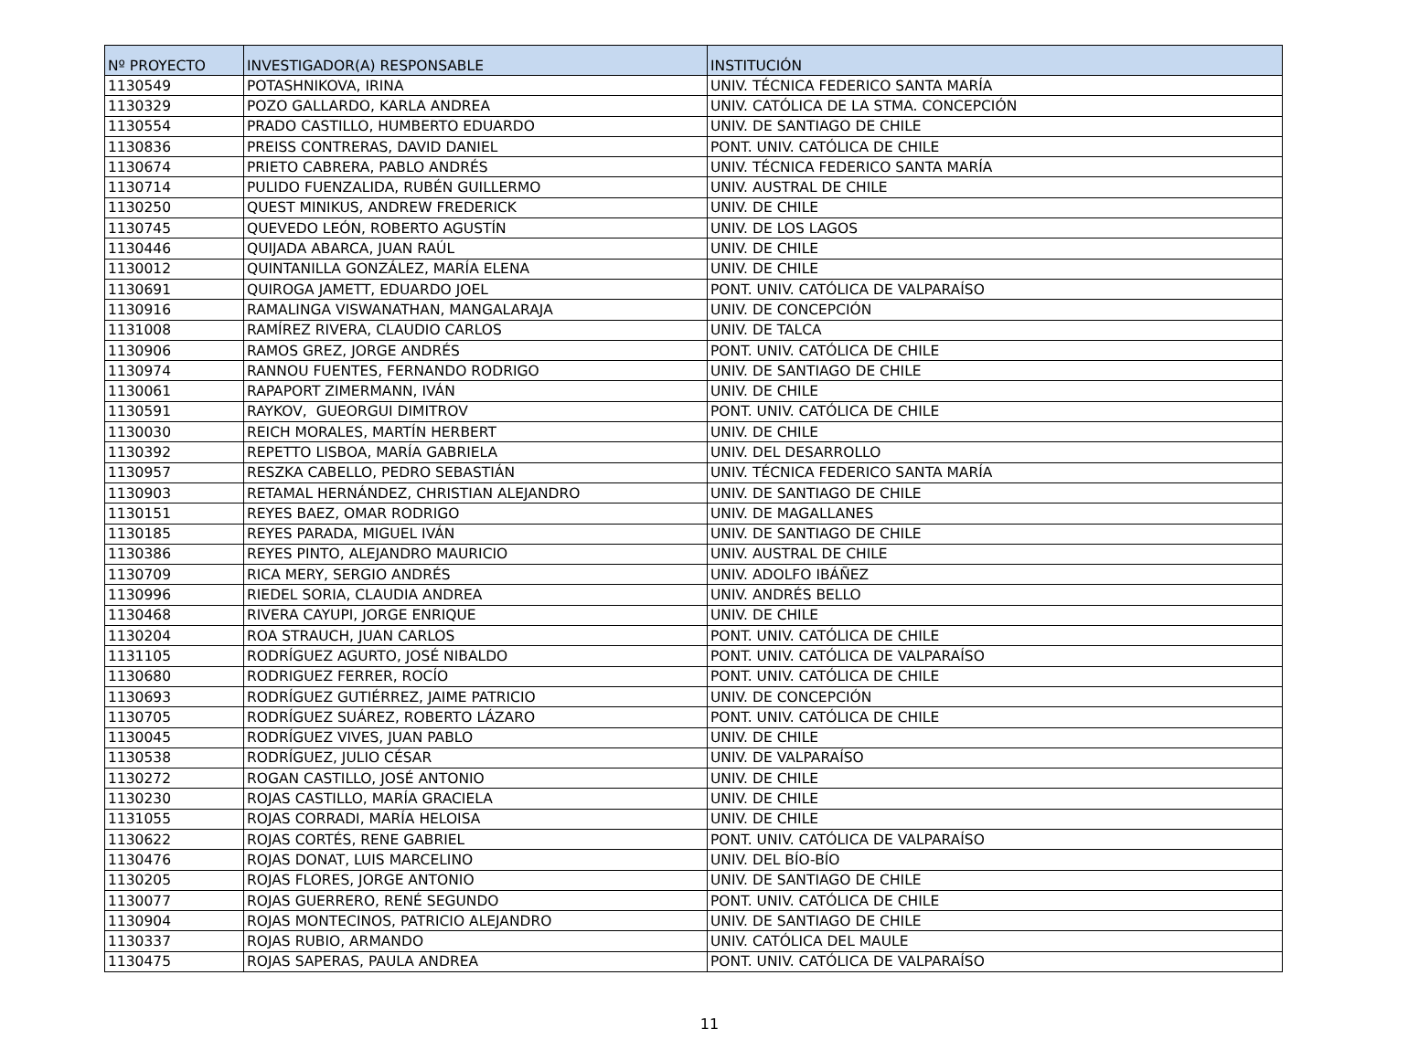| Nº PROYECTO | INVESTIGADOR(A) RESPONSABLE | INSTITUCIÓN |
| --- | --- | --- |
| 1130549 | POTASHNIKOVA, IRINA | UNIV. TÉCNICA FEDERICO SANTA MARÍA |
| 1130329 | POZO GALLARDO, KARLA ANDREA | UNIV. CATÓLICA DE LA STMA. CONCEPCIÓN |
| 1130554 | PRADO CASTILLO, HUMBERTO EDUARDO | UNIV. DE SANTIAGO DE CHILE |
| 1130836 | PREISS CONTRERAS, DAVID DANIEL | PONT. UNIV. CATÓLICA DE CHILE |
| 1130674 | PRIETO CABRERA, PABLO ANDRÉS | UNIV. TÉCNICA FEDERICO SANTA MARÍA |
| 1130714 | PULIDO FUENZALIDA, RUBÉN GUILLERMO | UNIV. AUSTRAL DE CHILE |
| 1130250 | QUEST MINIKUS, ANDREW FREDERICK | UNIV. DE CHILE |
| 1130745 | QUEVEDO LEÓN, ROBERTO AGUSTÍN | UNIV. DE LOS LAGOS |
| 1130446 | QUIJADA ABARCA, JUAN RAÚL | UNIV. DE CHILE |
| 1130012 | QUINTANILLA GONZÁLEZ, MARÍA ELENA | UNIV. DE CHILE |
| 1130691 | QUIROGA JAMETT, EDUARDO JOEL | PONT. UNIV. CATÓLICA DE VALPARAÍSO |
| 1130916 | RAMALINGA VISWANATHAN, MANGALARAJA | UNIV. DE CONCEPCIÓN |
| 1131008 | RAMÍREZ RIVERA, CLAUDIO CARLOS | UNIV. DE TALCA |
| 1130906 | RAMOS GREZ, JORGE ANDRÉS | PONT. UNIV. CATÓLICA DE CHILE |
| 1130974 | RANNOU FUENTES, FERNANDO RODRIGO | UNIV. DE SANTIAGO DE CHILE |
| 1130061 | RAPAPORT ZIMERMANN, IVÁN | UNIV. DE CHILE |
| 1130591 | RAYKOV, GUEORGUI DIMITROV | PONT. UNIV. CATÓLICA DE CHILE |
| 1130030 | REICH MORALES, MARTÍN HERBERT | UNIV. DE CHILE |
| 1130392 | REPETTO LISBOA, MARÍA GABRIELA | UNIV. DEL DESARROLLO |
| 1130957 | RESZKA CABELLO, PEDRO SEBASTIÁN | UNIV. TÉCNICA FEDERICO SANTA MARÍA |
| 1130903 | RETAMAL HERNÁNDEZ, CHRISTIAN ALEJANDRO | UNIV. DE SANTIAGO DE CHILE |
| 1130151 | REYES BAEZ, OMAR RODRIGO | UNIV. DE MAGALLANES |
| 1130185 | REYES PARADA, MIGUEL IVÁN | UNIV. DE SANTIAGO DE CHILE |
| 1130386 | REYES PINTO, ALEJANDRO MAURICIO | UNIV. AUSTRAL DE CHILE |
| 1130709 | RICA MERY, SERGIO ANDRÉS | UNIV. ADOLFO IBÁÑEZ |
| 1130996 | RIEDEL SORIA, CLAUDIA ANDREA | UNIV. ANDRÉS BELLO |
| 1130468 | RIVERA CAYUPI, JORGE ENRIQUE | UNIV. DE CHILE |
| 1130204 | ROA STRAUCH, JUAN CARLOS | PONT. UNIV. CATÓLICA DE CHILE |
| 1131105 | RODRÍGUEZ AGURTO, JOSÉ NIBALDO | PONT. UNIV. CATÓLICA DE VALPARAÍSO |
| 1130680 | RODRIGUEZ FERRER, ROCÍO | PONT. UNIV. CATÓLICA DE CHILE |
| 1130693 | RODRÍGUEZ GUTIÉRREZ, JAIME PATRICIO | UNIV. DE CONCEPCIÓN |
| 1130705 | RODRÍGUEZ SUÁREZ, ROBERTO LÁZARO | PONT. UNIV. CATÓLICA DE CHILE |
| 1130045 | RODRÍGUEZ VIVES, JUAN PABLO | UNIV. DE CHILE |
| 1130538 | RODRÍGUEZ, JULIO CÉSAR | UNIV. DE VALPARAÍSO |
| 1130272 | ROGAN CASTILLO, JOSÉ ANTONIO | UNIV. DE CHILE |
| 1130230 | ROJAS CASTILLO, MARÍA GRACIELA | UNIV. DE CHILE |
| 1131055 | ROJAS CORRADI, MARÍA HELOISA | UNIV. DE CHILE |
| 1130622 | ROJAS CORTÉS, RENE GABRIEL | PONT. UNIV. CATÓLICA DE VALPARAÍSO |
| 1130476 | ROJAS DONAT, LUIS MARCELINO | UNIV. DEL BÍO-BÍO |
| 1130205 | ROJAS FLORES, JORGE ANTONIO | UNIV. DE SANTIAGO DE CHILE |
| 1130077 | ROJAS GUERRERO, RENÉ SEGUNDO | PONT. UNIV. CATÓLICA DE CHILE |
| 1130904 | ROJAS MONTECINOS, PATRICIO ALEJANDRO | UNIV. DE SANTIAGO DE CHILE |
| 1130337 | ROJAS RUBIO, ARMANDO | UNIV. CATÓLICA DEL MAULE |
| 1130475 | ROJAS SAPERAS, PAULA ANDREA | PONT. UNIV. CATÓLICA DE VALPARAÍSO |
11